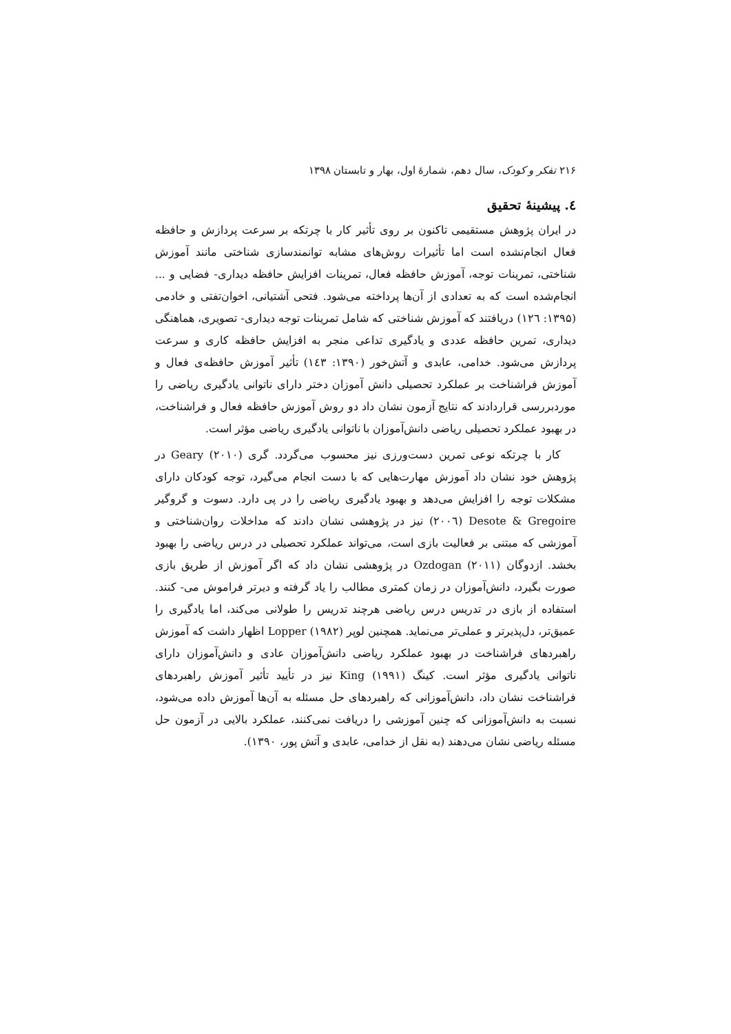۲۱۶ تفکر و کودک، سال دهم، شمارهٔ اول، بهار و تابستان ۱۳۹۸
٤. پیشینهٔ تحقیق
در ایران پژوهش مستقیمی تاکنون بر روی تأثیر کار با چرتکه بر سرعت پردازش و حافظه فعال انجام‌نشده است اما تأثیرات روش‌های مشابه توانمندسازی شناختی مانند آموزش شناختی، تمرینات توجه، آموزش حافظه فعال، تمرینات افزایش حافظه دیداری- فضایی و ... انجام‌شده است که به تعدادی از آن‌ها پرداخته می‌شود. فتحی آشتیانی، اخوان‌تفتی و خادمی (۱۳۹۵: ۱۲٦) دریافتند که آموزش شناختی که شامل تمرینات توجه دیداری- تصویری، هماهنگی دیداری، تمرین حافظه عددی و یادگیری تداعی منجر به افزایش حافظه کاری و سرعت پردازش می‌شود. خدامی، عابدی و آتش‌خور (۱۳۹۰: ۱٤۳) تأثیر آموزش حافظه‌ی فعال و آموزش فراشناخت بر عملکرد تحصیلی دانش آموزان دختر دارای ناتوانی یادگیری ریاضی را موردبررسی قراردادند که نتایج آزمون نشان داد دو روش آموزش حافظه فعال و فراشناخت، در بهبود عملکرد تحصیلی ریاضی دانش‌آموزان با ناتوانی یادگیری ریاضی مؤثر است.
کار با چرتکه نوعی تمرین دست‌ورزی نیز محسوب می‌گردد. گری Geary (۲۰۱۰) در پژوهش خود نشان داد آموزش مهارت‌هایی که با دست انجام می‌گیرد، توجه کودکان دارای مشکلات توجه را افزایش می‌دهد و بهبود یادگیری ریاضی را در پی دارد. دسوت و گروگیر Desote & Gregoire (۲۰۰٦) نیز در پژوهشی نشان دادند که مداخلات روان‌شناختی و آموزشی که مبتنی بر فعالیت بازی است، می‌تواند عملکرد تحصیلی در درس ریاضی را بهبود بخشد. ازدوگان Ozdogan (۲۰۱۱) در پژوهشی نشان داد که اگر آموزش از طریق بازی صورت بگیرد، دانش‌آموزان در زمان کمتری مطالب را یاد گرفته و دیرتر فراموش می- کنند. استفاده از بازی در تدریس درس ریاضی هرچند تدریس را طولانی می‌کند، اما یادگیری را عمیق‌تر، دل‌پذیرتر و عملی‌تر می‌نماید. همچنین لوپر Lopper (۱۹۸۲) اظهار داشت که آموزش راهبردهای فراشناخت در بهبود عملکرد ریاضی دانش‌آموزان عادی و دانش‌آموزان دارای ناتوانی یادگیری مؤثر است. کینگ King (۱۹۹۱) نیز در تأیید تأثیر آموزش راهبردهای فراشناخت نشان داد، دانش‌آموزانی که راهبردهای حل مسئله به آن‌ها آموزش داده می‌شود، نسبت به دانش‌آموزانی که چنین آموزشی را دریافت نمی‌کنند، عملکرد بالایی در آزمون حل مسئله ریاضی نشان می‌دهند (به نقل از خدامی، عابدی و آتش پور، ۱۳۹۰).